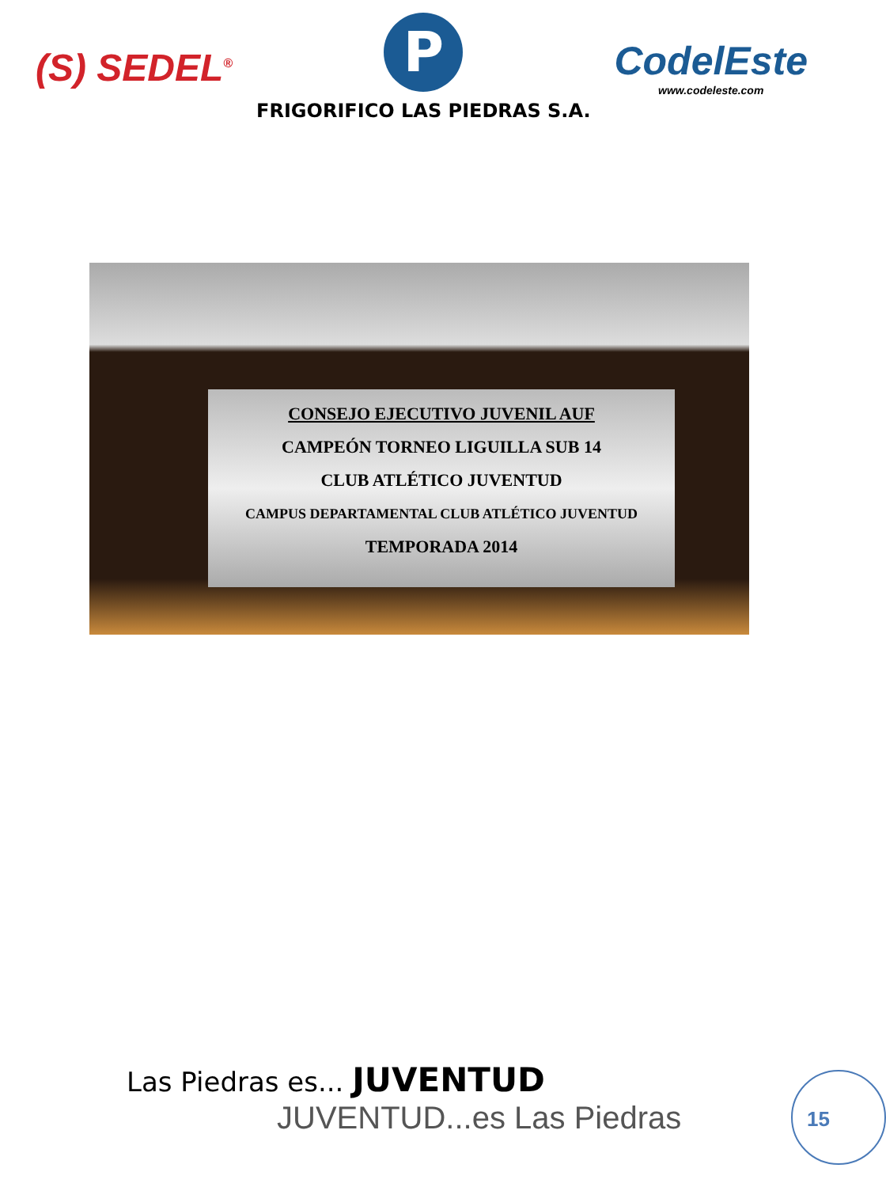(S) SEDEL<sup>®</sup>
P
FRIGORIFICO LAS PIEDRAS S.A.
CodelEste
www.codeleste.com
CONSEJO EJECUTIVO JUVENIL AUF
CAMPEÓN TORNEO LIGUILLA SUB 14
CLUB ATLÉTICO JUVENTUD
CAMPUS DEPARTAMENTAL CLUB ATLÉTICO JUVENTUD
TEMPORADA 2014
Las Piedras es... JUVENTUD
JUVENTUD...es Las Piedras
15